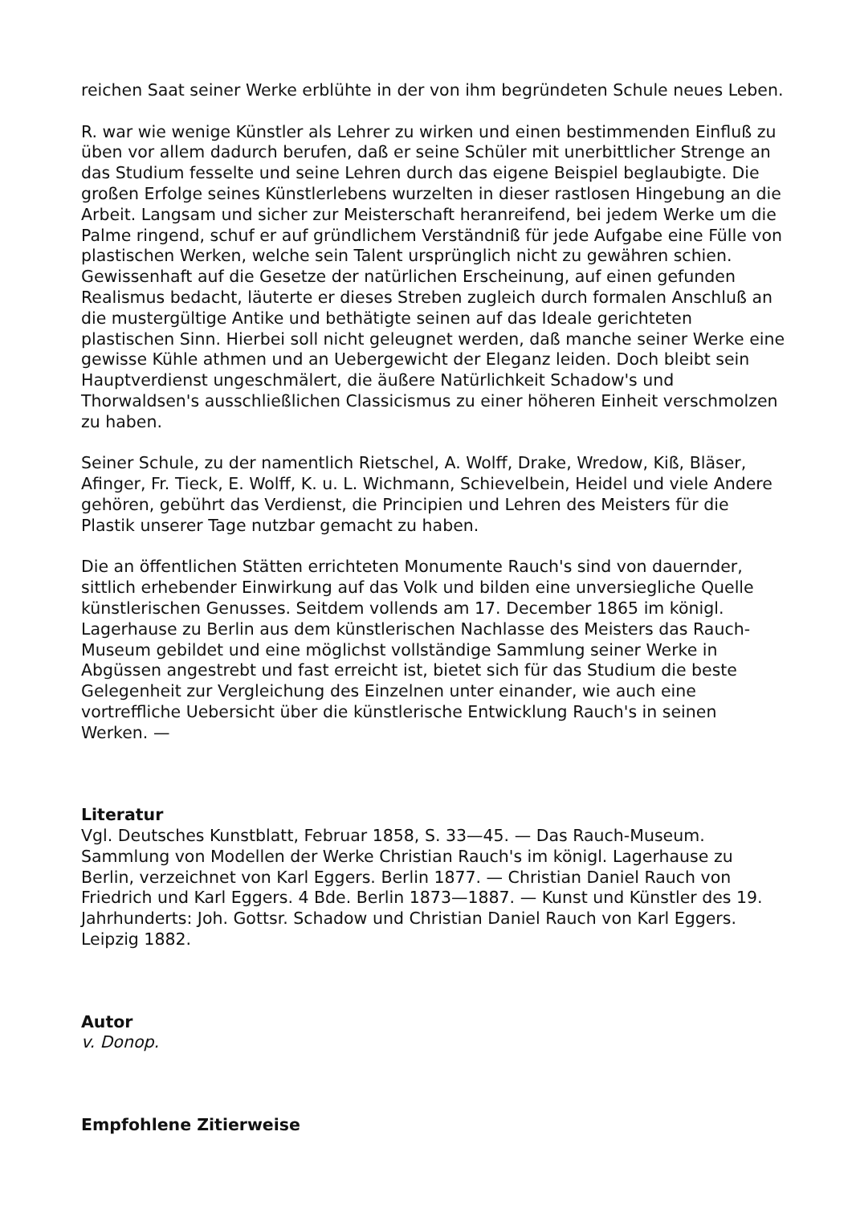reichen Saat seiner Werke erblühte in der von ihm begründeten Schule neues Leben.
R. war wie wenige Künstler als Lehrer zu wirken und einen bestimmenden Einfluß zu üben vor allem dadurch berufen, daß er seine Schüler mit unerbittlicher Strenge an das Studium fesselte und seine Lehren durch das eigene Beispiel beglaubigte. Die großen Erfolge seines Künstlerlebens wurzelten in dieser rastlosen Hingebung an die Arbeit. Langsam und sicher zur Meisterschaft heranreifend, bei jedem Werke um die Palme ringend, schuf er auf gründlichem Verständniß für jede Aufgabe eine Fülle von plastischen Werken, welche sein Talent ursprünglich nicht zu gewähren schien. Gewissenhaft auf die Gesetze der natürlichen Erscheinung, auf einen gefunden Realismus bedacht, läuterte er dieses Streben zugleich durch formalen Anschluß an die mustergültige Antike und bethätigte seinen auf das Ideale gerichteten plastischen Sinn. Hierbei soll nicht geleugnet werden, daß manche seiner Werke eine gewisse Kühle athmen und an Uebergewicht der Eleganz leiden. Doch bleibt sein Hauptverdienst ungeschmälert, die äußere Natürlichkeit Schadow's und Thorwaldsen's ausschließlichen Classicismus zu einer höheren Einheit verschmolzen zu haben.
Seiner Schule, zu der namentlich Rietschel, A. Wolff, Drake, Wredow, Kiß, Bläser, Afinger, Fr. Tieck, E. Wolff, K. u. L. Wichmann, Schievelbein, Heidel und viele Andere gehören, gebührt das Verdienst, die Principien und Lehren des Meisters für die Plastik unserer Tage nutzbar gemacht zu haben.
Die an öffentlichen Stätten errichteten Monumente Rauch's sind von dauernder, sittlich erhebender Einwirkung auf das Volk und bilden eine unversiegliche Quelle künstlerischen Genusses. Seitdem vollends am 17. December 1865 im königl. Lagerhause zu Berlin aus dem künstlerischen Nachlasse des Meisters das Rauch-Museum gebildet und eine möglichst vollständige Sammlung seiner Werke in Abgüssen angestrebt und fast erreicht ist, bietet sich für das Studium die beste Gelegenheit zur Vergleichung des Einzelnen unter einander, wie auch eine vortreffliche Uebersicht über die künstlerische Entwicklung Rauch's in seinen Werken. —
Literatur
Vgl. Deutsches Kunstblatt, Februar 1858, S. 33—45. — Das Rauch-Museum. Sammlung von Modellen der Werke Christian Rauch's im königl. Lagerhause zu Berlin, verzeichnet von Karl Eggers. Berlin 1877. — Christian Daniel Rauch von Friedrich und Karl Eggers. 4 Bde. Berlin 1873—1887. — Kunst und Künstler des 19. Jahrhunderts: Joh. Gottsr. Schadow und Christian Daniel Rauch von Karl Eggers. Leipzig 1882.
Autor
v. Donop.
Empfohlene Zitierweise